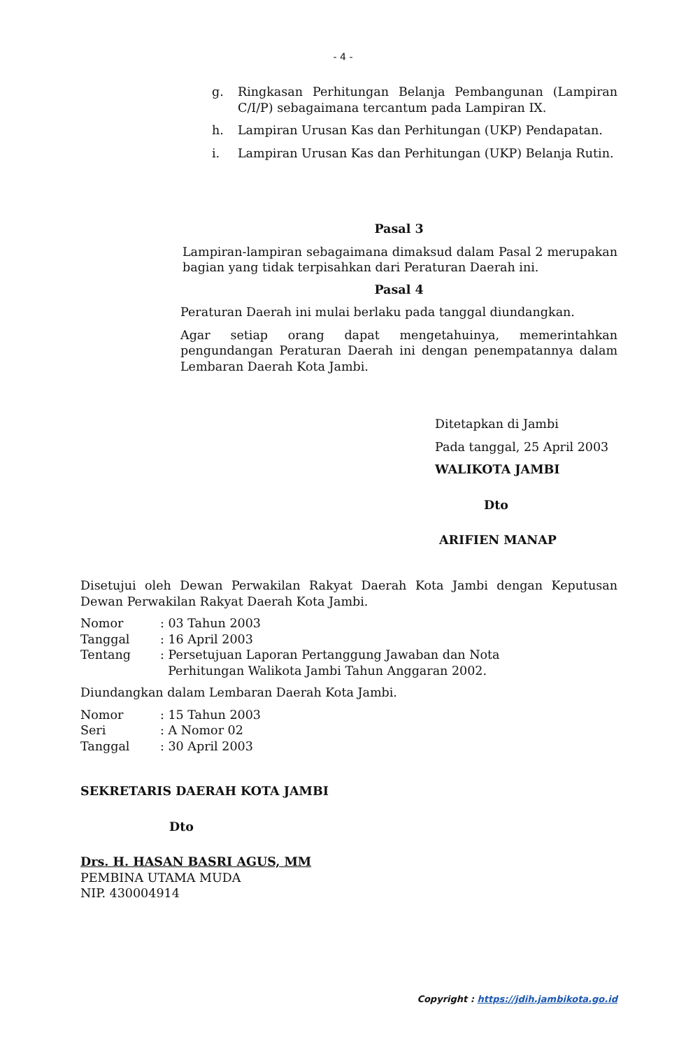- 4 -
g. Ringkasan Perhitungan Belanja Pembangunan (Lampiran C/I/P) sebagaimana tercantum pada Lampiran IX.
h. Lampiran Urusan Kas dan Perhitungan (UKP) Pendapatan.
i. Lampiran Urusan Kas dan Perhitungan (UKP) Belanja Rutin.
Pasal 3
Lampiran-lampiran sebagaimana dimaksud dalam Pasal 2 merupakan bagian yang tidak terpisahkan dari Peraturan Daerah ini.
Pasal 4
Peraturan Daerah ini mulai berlaku pada tanggal diundangkan.
Agar setiap orang dapat mengetahuinya, memerintahkan pengundangan Peraturan Daerah ini dengan penempatannya dalam Lembaran Daerah Kota Jambi.
Ditetapkan di Jambi
Pada tanggal, 25 April 2003
WALIKOTA JAMBI
Dto
ARIFIEN MANAP
Disetujui oleh Dewan Perwakilan Rakyat Daerah Kota Jambi dengan Keputusan Dewan Perwakilan Rakyat Daerah Kota Jambi.
| Nomor | : 03 Tahun 2003 |
| Tanggal | : 16 April 2003 |
| Tentang | : Persetujuan Laporan Pertanggung Jawaban dan Nota Perhitungan Walikota Jambi Tahun Anggaran 2002. |
Diundangkan dalam Lembaran Daerah Kota Jambi.
| Nomor | : 15 Tahun 2003 |
| Seri | : A Nomor 02 |
| Tanggal | : 30 April 2003 |
SEKRETARIS DAERAH KOTA JAMBI
Dto
Drs. H. HASAN BASRI AGUS, MM
PEMBINA UTAMA MUDA
NIP. 430004914
Copyright : https://jdih.jambikota.go.id